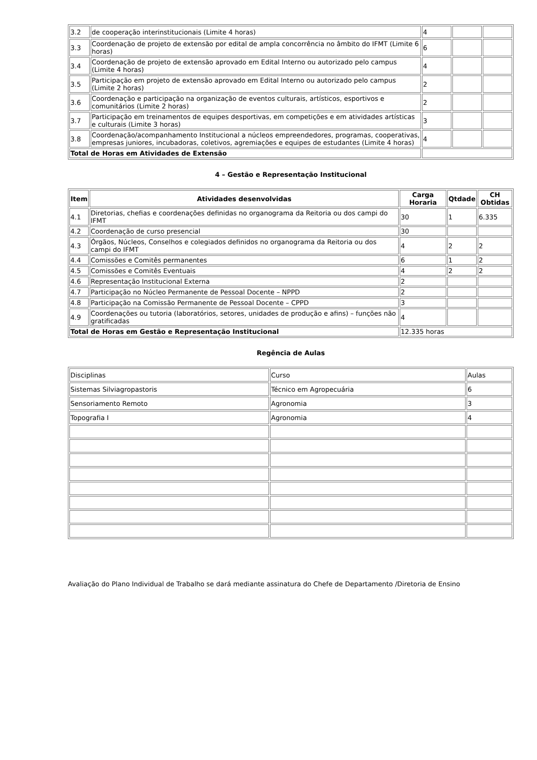| 3.2 | de cooperação interinstitucionais (Limite 4 horas) | 4 | | |
| 3.3 | Coordenação de projeto de extensão por edital de ampla concorrência no âmbito do IFMT (Limite 6 horas) | 6 | | |
| 3.4 | Coordenação de projeto de extensão aprovado em Edital Interno ou autorizado pelo campus (Limite 4 horas) | 4 | | |
| 3.5 | Participação em projeto de extensão aprovado em Edital Interno ou autorizado pelo campus (Limite 2 horas) | 2 | | |
| 3.6 | Coordenação e participação na organização de eventos culturais, artísticos, esportivos e comunitários (Limite 2 horas) | 2 | | |
| 3.7 | Participação em treinamentos de equipes desportivas, em competições e em atividades artísticas e culturais (Limite 3 horas) | 3 | | |
| 3.8 | Coordenação/acompanhamento Institucional a núcleos empreendedores, programas, cooperativas, empresas juniores, incubadoras, coletivos, agremiações e equipes de estudantes (Limite 4 horas) | 4 | | |
| Total de Horas em Atividades de Extensão | | | | |
4 – Gestão e Representação Institucional
| Item | Atividades desenvolvidas | Carga Horaria | Qtdade | CH Obtidas |
| --- | --- | --- | --- | --- |
| 4.1 | Diretorias, chefias e coordenações definidas no organograma da Reitoria ou dos campi do IFMT | 30 | 1 | 6.335 |
| 4.2 | Coordenação de curso presencial | 30 | | |
| 4.3 | Órgãos, Núcleos, Conselhos e colegiados definidos no organograma da Reitoria ou dos campi do IFMT | 4 | 2 | 2 |
| 4.4 | Comissões e Comitês permanentes | 6 | 1 | 2 |
| 4.5 | Comissões e Comitês Eventuais | 4 | 2 | 2 |
| 4.6 | Representação Institucional Externa | 2 | | |
| 4.7 | Participação no Núcleo Permanente de Pessoal Docente – NPPD | 2 | | |
| 4.8 | Participação na Comissão Permanente de Pessoal Docente – CPPD | 3 | | |
| 4.9 | Coordenações ou tutoria (laboratórios, setores, unidades de produção e afins) – funções não gratificadas | 4 | | |
| Total de Horas em Gestão e Representação Institucional | | 12.335 horas | | |
Regência de Aulas
| Disciplinas | Curso | Aulas |
| Sistemas Silviagropastoris | Técnico em Agropecuária | 6 |
| Sensoriamento Remoto | Agronomia | 3 |
| Topografia I | Agronomia | 4 |
Avaliação do Plano Individual de Trabalho se dará mediante assinatura do Chefe de Departamento /Diretoria de Ensino